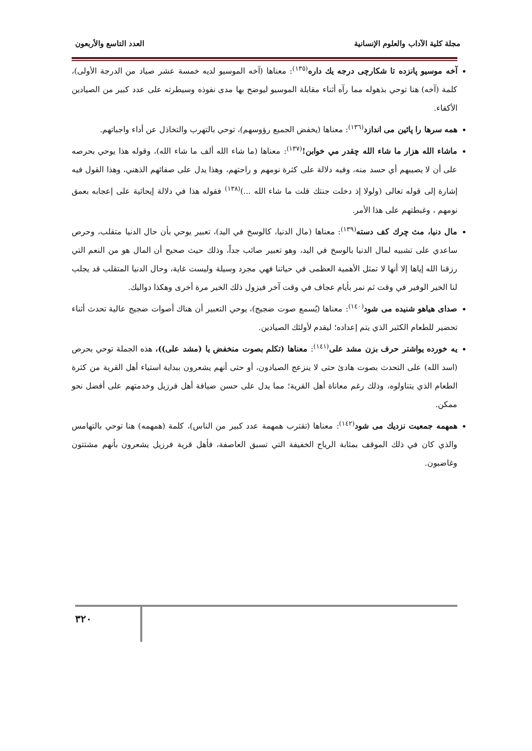مجلة كلية الآداب والعلوم الإنسانية العدد التاسع والأربعون
آخه موسيو پانزده تا شكارچی درجه يك داره<sup>(١٣٥)</sup>: معناها (آخه الموسيو لديه خمسة عشر صياد من الدرجة الأولى)، كلمة (آخه) هنا توحي بذهوله مما رآه أثناء مقابلة الموسيو ليوضح بها مدى نفوذه وسيطرته على عدد كبير من الصيادين الأكفاء.
همه سرها را پائين مى اندازد<sup>(١٣٦)</sup>: معناها (يخفض الجميع رؤوسهم)، توحي بالتهرب والتخاذل عن أداء واجباتهم.
ماشاء الله هزار ما شاء الله چقدر مي خوابن!<sup>(١٣٧)</sup>: معناها (ما شاء الله ألف ما شاء الله)، وقوله هذا يوحي بحرصه على أن لا يصيبهم أي حسد منه، وفيه دلالة على كثرة نومهم و راحتهم، وهذا يدل على صفائهم الذهني، وهذا القول فيه إشارة إلى قوله تعالى (ولولا إذ دخلت جنتك قلت ما شاء الله ...)<sup>(١٣٨)</sup> فقوله هذا في دلالة إيحائية على إعجابه بعمق نومهم ، وغبطتهم على هذا الأمر.
مال دنيا، مث چرك كف دسته<sup>(١٣٩)</sup>: معناها (مال الدنيا، كالوسخ في اليد)، تعبير يوحي بأن حال الدنيا متقلب، وحرص ساعدي على تشبيه لمال الدنيا بالوسخ في اليد، وهو تعبير صائب جداً، وذلك حيث صحيح أن المال هو من النعم التي رزقنا الله إياها إلا أنها لا تمثل الأهمية العظمى في حياتنا فهي مجرد وسيلة وليست غاية، وحال الدنيا المتقلب قد يجلب لنا الخير الوفير في وقت ثم نمر بأيام عجاف في وقت آخر فيزول ذلك الخير مرة أخرى وهكذا دواليك.
صداى هياهو شنيده مى شود<sup>(١٤٠)</sup>: معناها (يُسمع صوت ضجيج)، يوحي التعبير أن هناك أصوات ضجيج عالية تحدث أثناء تحضير للطعام الكثير الذي يتم إعداده؛ ليقدم لأولئك الصيادين.
يه خورده يواشتر حرف بزن مشد على<sup>(١٤١)</sup>: معناها (تكلم بصوت منخفض يا (مشد على))، هذه الجملة توحي بحرص (اسد الله) على التحدث بصوت هادئ حتى لا ينزعج الصيادون، أو حتى أنهم يشعرون ببداية استياء أهل القرية من كثرة الطعام الذي يتناولوه، وذلك رغم معاناة أهل القرية؛ مما يدل على حسن ضيافة أهل فرزيل وخدمتهم على أفضل نحو ممكن.
همهمه جمعيت نزديك مى شود<sup>(١٤٢)</sup>: معناها (تقترب همهمة عدد كبير من الناس)، كلمة (همهمه) هنا توحي بالتهامس والذي كان في ذلك الموقف بمثابة الرياح الخفيفة التي تسبق العاصفة، فأهل قرية فرزيل يشعرون بأنهم مشتتون وغاضبون.
٣٢٠